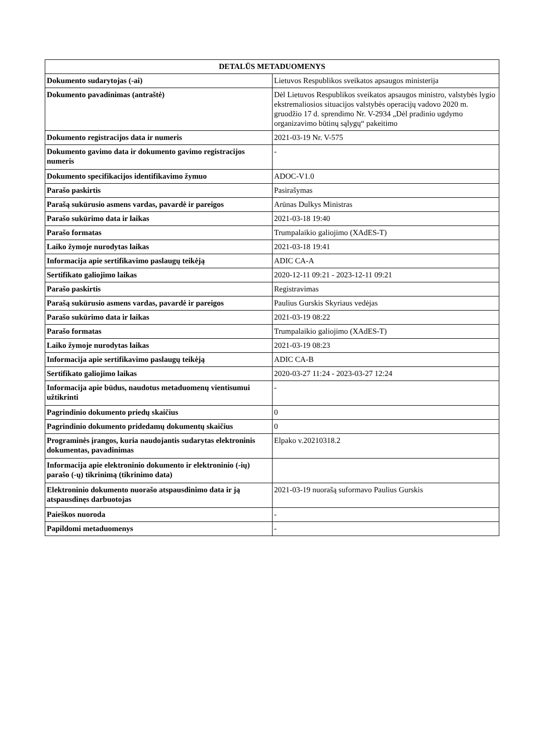| DETALŪS METADUOMENYS | |
| --- | --- |
| Dokumento sudarytojas (-ai) | Lietuvos Respublikos sveikatos apsaugos ministerija |
| Dokumento pavadinimas (antraštė) | Dėl Lietuvos Respublikos sveikatos apsaugos ministro, valstybės lygio ekstremaliosios situacijos valstybės operacijų vadovo 2020 m. gruodžio 17 d. sprendimo Nr. V-2934 „Dėl pradinio ugdymo organizavimo būtinų sąlygų“ pakeitimo |
| Dokumento registracijos data ir numeris | 2021-03-19 Nr. V-575 |
| Dokumento gavimo data ir dokumento gavimo registracijos numeris | - |
| Dokumento specifikacijos identifikavimo žymuo | ADOC-V1.0 |
| Parašo paskirtis | Pasirašymas |
| Parašą sukūrusio asmens vardas, pavardė ir pareigos | Arūnas Dulkys Ministras |
| Parašo sukūrimo data ir laikas | 2021-03-18 19:40 |
| Parašo formatas | Trumpalaikio galiojimo (XAdES-T) |
| Laiko žymoje nurodytas laikas | 2021-03-18 19:41 |
| Informacija apie sertifikavimo paslaugų teikėją | ADIC CA-A |
| Sertifikato galiojimo laikas | 2020-12-11 09:21 - 2023-12-11 09:21 |
| Parašo paskirtis | Registravimas |
| Parašą sukūrusio asmens vardas, pavardė ir pareigos | Paulius Gurskis Skyriaus vedėjas |
| Parašo sukūrimo data ir laikas | 2021-03-19 08:22 |
| Parašo formatas | Trumpalaikio galiojimo (XAdES-T) |
| Laiko žymoje nurodytas laikas | 2021-03-19 08:23 |
| Informacija apie sertifikavimo paslaugų teikėją | ADIC CA-B |
| Sertifikato galiojimo laikas | 2020-03-27 11:24 - 2023-03-27 12:24 |
| Informacija apie būdus, naudotus metaduomenų vientisumui užtikrinti | - |
| Pagrindinio dokumento priedų skaičius | 0 |
| Pagrindinio dokumento pridedamų dokumentų skaičius | 0 |
| Programinės įrangos, kuria naudojantis sudarytas elektroninis dokumentas, pavadinimas | Elpako v.20210318.2 |
| Informacija apie elektroninio dokumento ir elektroninio (-ių) parašo (-ų) tikrinimą (tikrinimo data) | |
| Elektroninio dokumento nuorašo atspausdinimo data ir ją atspausdinęs darbuotojas | 2021-03-19 nuorašą suformavo Paulius Gurskis |
| Paieškos nuoroda | - |
| Papildomi metaduomenys | - |